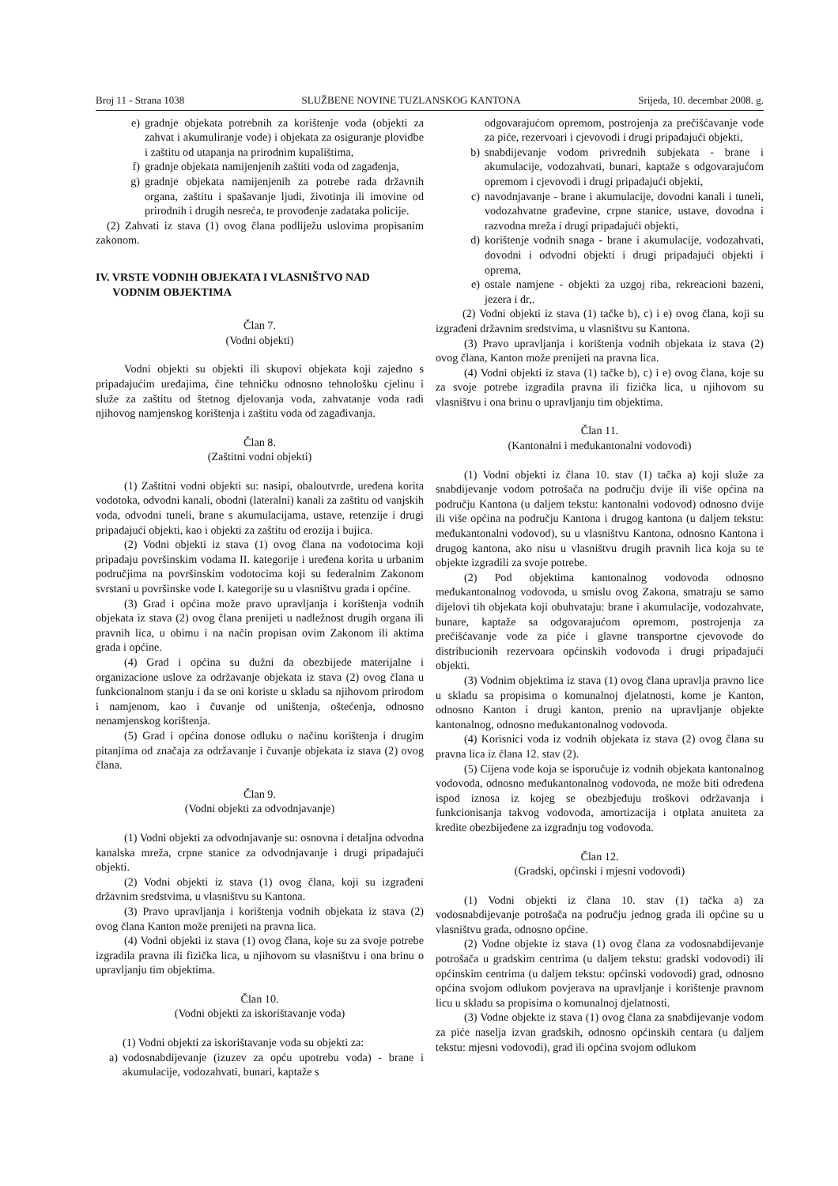Broj 11 - Strana 1038 SLUŽBENE NOVINE TUZLANSKOG KANTONA Srijeda, 10. decembar 2008. g.
e) gradnje objekata potrebnih za korištenje voda (objekti za zahvat i akumuliranje vode) i objekata za osiguranje plovidbe i zaštitu od utapanja na prirodnim kupalištima,
f) gradnje objekata namijenjenih zaštiti voda od zagađenja,
g) gradnje objekata namijenjenih za potrebe rada državnih organa, zaštitu i spašavanje ljudi, životinja ili imovine od prirodnih i drugih nesreća, te provođenje zadataka policije.
(2) Zahvati iz stava (1) ovog člana podliježu uslovima propisanim zakonom.
IV. VRSTE VODNIH OBJEKATA I VLASNIŠTVO NAD
VODNIM OBJEKTIMA
Član 7.
(Vodni objekti)
Vodni objekti su objekti ili skupovi objekata koji zajedno s pripadajućim uređajima, čine tehničku odnosno tehnološku cjelinu i služe za zaštitu od štetnog djelovanja voda, zahvatanje voda radi njihovog namjenskog korištenja i zaštitu voda od zagađivanja.
Član 8.
(Zaštitni vodni objekti)
(1) Zaštitni vodni objekti su: nasipi, obaloutvrde, uređena korita vodotoka, odvodni kanali, obodni (lateralni) kanali za zaštitu od vanjskih voda, odvodni tuneli, brane s akumulacijama, ustave, retenzije i drugi pripadajući objekti, kao i objekti za zaštitu od erozija i bujica.
(2) Vodni objekti iz stava (1) ovog člana na vodotocima koji pripadaju površinskim vodama II. kategorije i uređena korita u urbanim područjima na površinskim vodotocima koji su federalnim Zakonom svrstani u površinske vode I. kategorije su u vlasništvu grada i općine.
(3) Grad i općina može pravo upravljanja i korištenja vodnih objekata iz stava (2) ovog člana prenijeti u nadležnost drugih organa ili pravnih lica, u obimu i na način propisan ovim Zakonom ili aktima grada i općine.
(4) Grad i općina su dužni da obezbijede materijalne i organizacione uslove za održavanje objekata iz stava (2) ovog člana u funkcionalnom stanju i da se oni koriste u skladu sa njihovom prirodom i namjenom, kao i čuvanje od uništenja, oštećenja, odnosno nenamjenskog korištenja.
(5) Grad i općina donose odluku o načinu korištenja i drugim pitanjima od značaja za održavanje i čuvanje objekata iz stava (2) ovog člana.
Član 9.
(Vodni objekti za odvodnjavanje)
(1) Vodni objekti za odvodnjavanje su: osnovna i detaljna odvodna kanalska mreža, crpne stanice za odvodnjavanje i drugi pripadajući objekti.
(2) Vodni objekti iz stava (1) ovog člana, koji su izgrađeni državnim sredstvima, u vlasništvu su Kantona.
(3) Pravo upravljanja i korištenja vodnih objekata iz stava (2) ovog člana Kanton može prenijeti na pravna lica.
(4) Vodni objekti iz stava (1) ovog člana, koje su za svoje potrebe izgradila pravna ili fizička lica, u njihovom su vlasništvu i ona brinu o upravljanju tim objektima.
Član 10.
(Vodni objekti za iskorištavanje voda)
(1) Vodni objekti za iskorištavanje voda su objekti za:
a) vodosnabdijevanje (izuzev za opću upotrebu voda) - brane i akumulacije, vodozahvati, bunari, kaptaže s
odgovarajućom opremom, postrojenja za prečišćavanje vode za piće, rezervoari i cjevovodi i drugi pripadajući objekti,
b) snabdijevanje vodom privrednih subjekata - brane i akumulacije, vodozahvati, bunari, kaptaže s odgovarajućom opremom i cjevovodi i drugi pripadajući objekti,
c) navodnjavanje - brane i akumulacije, dovodni kanali i tuneli, vodozahvatne građevine, crpne stanice, ustave, dovodna i razvodna mreža i drugi pripadajući objekti,
d) korištenje vodnih snaga - brane i akumulacije, vodozahvati, dovodni i odvodni objekti i drugi pripadajući objekti i oprema,
e) ostale namjene - objekti za uzgoj riba, rekreacioni bazeni, jezera i dr,.
(2) Vodni objekti iz stava (1) tačke b), c) i e) ovog člana, koji su izgrađeni državnim sredstvima, u vlasništvu su Kantona.
(3) Pravo upravljanja i korištenja vodnih objekata iz stava (2) ovog člana, Kanton može prenijeti na pravna lica.
(4) Vodni objekti iz stava (1) tačke b), c) i e) ovog člana, koje su za svoje potrebe izgradila pravna ili fizička lica, u njihovom su vlasništvu i ona brinu o upravljanju tim objektima.
Član 11.
(Kantonalni i međukantonalni vodovodi)
(1) Vodni objekti iz člana 10. stav (1) tačka a) koji služe za snabdijevanje vodom potrošača na području dvije ili više općina na području Kantona (u daljem tekstu: kantonalni vodovod) odnosno dvije ili više općina na području Kantona i drugog kantona (u daljem tekstu: međukantonalni vodovod), su u vlasništvu Kantona, odnosno Kantona i drugog kantona, ako nisu u vlasništvu drugih pravnih lica koja su te objekte izgradili za svoje potrebe.
(2) Pod objektima kantonalnog vodovoda odnosno međukantonalnog vodovoda, u smislu ovog Zakona, smatraju se samo dijelovi tih objekata koji obuhvataju: brane i akumulacije, vodozahvate, bunare, kaptaže sa odgovarajućom opremom, postrojenja za prečišćavanje vode za piće i glavne transportne cjevovode do distribucionih rezervoara općinskih vodovoda i drugi pripadajući objekti.
(3) Vodnim objektima iz stava (1) ovog člana upravlja pravno lice u skladu sa propisima o komunalnoj djelatnosti, kome je Kanton, odnosno Kanton i drugi kanton, prenio na upravljanje objekte kantonalnog, odnosno međukantonalnog vodovoda.
(4) Korisnici voda iz vodnih objekata iz stava (2) ovog člana su pravna lica iz člana 12. stav (2).
(5) Cijena vode koja se isporučuje iz vodnih objekata kantonalnog vodovoda, odnosno međukantonalnog vodovoda, ne može biti određena ispod iznosa iz kojeg se obezbjeđuju troškovi održavanja i funkcionisanja takvog vodovoda, amortizacija i otplata anuiteta za kredite obezbijeđene za izgradnju tog vodovoda.
Član 12.
(Gradski, općinski i mjesni vodovodi)
(1) Vodni objekti iz člana 10. stav (1) tačka a) za vodosnabdijevanje potrošača na području jednog grada ili općine su u vlasništvu grada, odnosno općine.
(2) Vodne objekte iz stava (1) ovog člana za vodosnabdijevanje potrošača u gradskim centrima (u daljem tekstu: gradski vodovodi) ili općinskim centrima (u daljem tekstu: općinski vodovodi) grad, odnosno općina svojom odlukom povjerava na upravljanje i korištenje pravnom licu u skladu sa propisima o komunalnoj djelatnosti.
(3) Vodne objekte iz stava (1) ovog člana za snabdijevanje vodom za piće naselja izvan gradskih, odnosno općinskih centara (u daljem tekstu: mjesni vodovodi), grad ili općina svojom odlukom